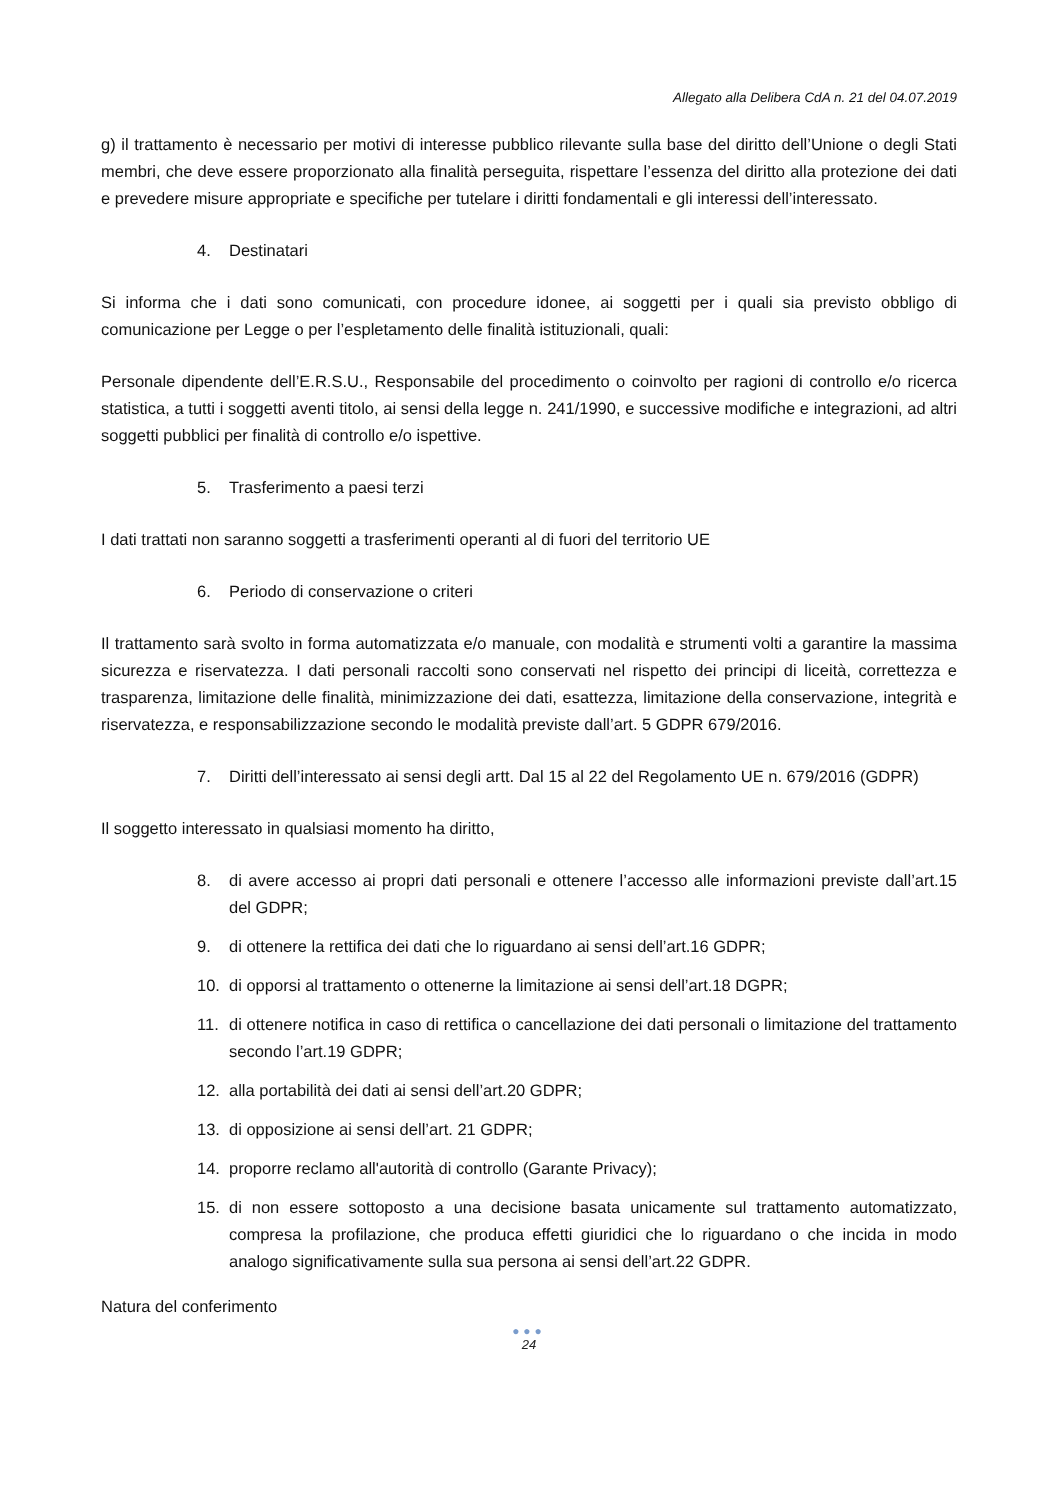Allegato alla Delibera CdA n. 21 del 04.07.2019
g) il trattamento è necessario per motivi di interesse pubblico rilevante sulla base del diritto dell’Unione o degli Stati membri, che deve essere proporzionato alla finalità perseguita, rispettare l’essenza del diritto alla protezione dei dati e prevedere misure appropriate e specifiche per tutelare i diritti fondamentali e gli interessi dell’interessato.
4. Destinatari
Si informa che i dati sono comunicati, con procedure idonee, ai soggetti per i quali sia previsto obbligo di comunicazione per Legge o per l’espletamento delle finalità istituzionali, quali:
Personale dipendente dell’E.R.S.U., Responsabile del procedimento o coinvolto per ragioni di controllo e/o ricerca statistica, a tutti i soggetti aventi titolo, ai sensi della legge n. 241/1990, e successive modifiche e integrazioni, ad altri soggetti pubblici per finalità di controllo e/o ispettive.
5. Trasferimento a paesi terzi
I dati trattati non saranno soggetti a trasferimenti operanti al di fuori del territorio UE
6. Periodo di conservazione o criteri
Il trattamento sarà svolto in forma automatizzata e/o manuale, con modalità e strumenti volti a garantire la massima sicurezza e riservatezza. I dati personali raccolti sono conservati nel rispetto dei principi di liceità, correttezza e trasparenza, limitazione delle finalità, minimizzazione dei dati, esattezza, limitazione della conservazione, integrità e riservatezza, e responsabilizzazione secondo le modalità previste dall’art. 5 GDPR 679/2016.
7. Diritti dell’interessato ai sensi degli artt. Dal 15 al 22 del Regolamento UE n. 679/2016 (GDPR)
Il soggetto interessato in qualsiasi momento ha diritto,
8. di avere accesso ai propri dati personali e ottenere l’accesso alle informazioni previste dall’art.15 del GDPR;
9. di ottenere la rettifica dei dati che lo riguardano ai sensi dell’art.16 GDPR;
10. di opporsi al trattamento o ottenerne la limitazione ai sensi dell’art.18 DGPR;
11. di ottenere notifica in caso di rettifica o cancellazione dei dati personali o limitazione del trattamento secondo l’art.19 GDPR;
12. alla portabilità dei dati ai sensi dell’art.20 GDPR;
13. di opposizione ai sensi dell’art. 21 GDPR;
14. proporre reclamo all'autorità di controllo (Garante Privacy);
15. di non essere sottoposto a una decisione basata unicamente sul trattamento automatizzato, compresa la profilazione, che produca effetti giuridici che lo riguardano o che incida in modo analogo significativamente sulla sua persona ai sensi dell’art.22 GDPR.
Natura del conferimento
●●●
24